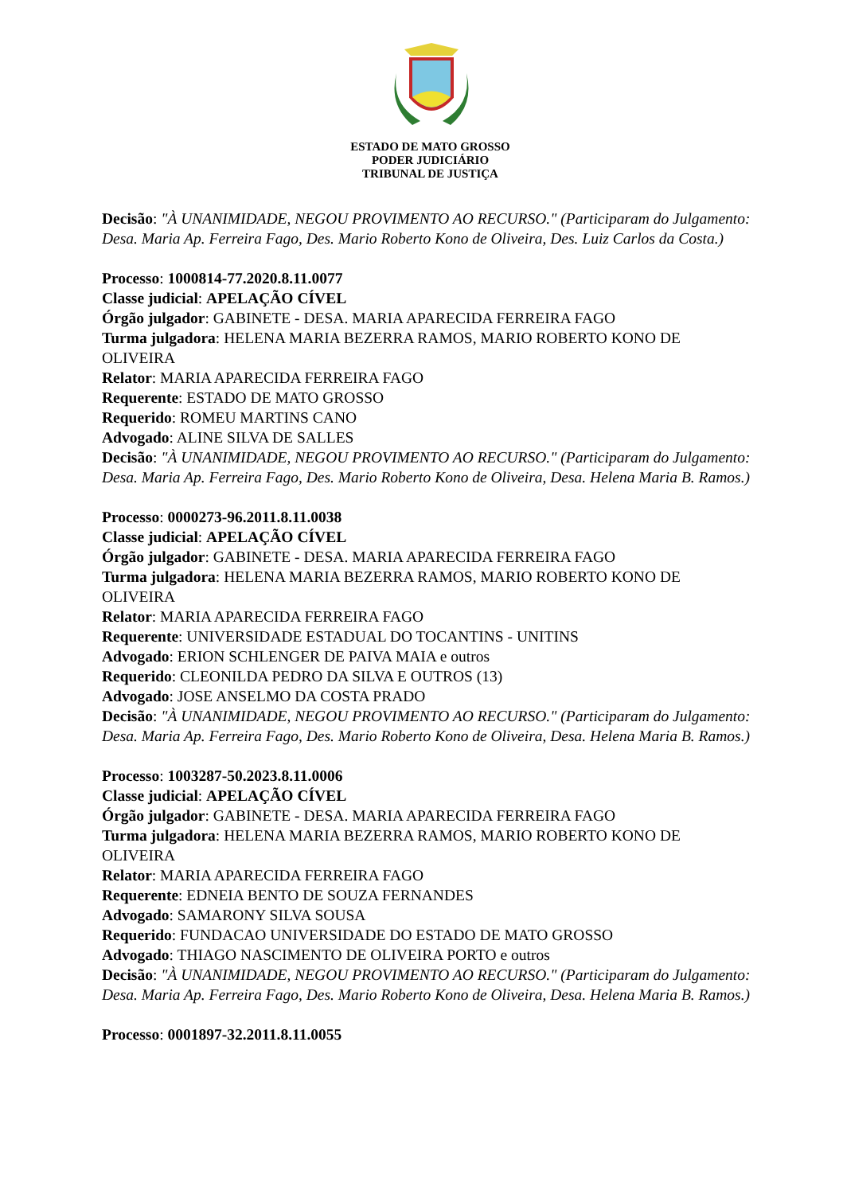ESTADO DE MATO GROSSO
PODER JUDICIÁRIO
TRIBUNAL DE JUSTIÇA
Decisão: "À UNANIMIDADE, NEGOU PROVIMENTO AO RECURSO." (Participaram do Julgamento: Desa. Maria Ap. Ferreira Fago, Des. Mario Roberto Kono de Oliveira, Des. Luiz Carlos da Costa.)
Processo: 1000814-77.2020.8.11.0077
Classe judicial: APELAÇÃO CÍVEL
Órgão julgador: GABINETE - DESA. MARIA APARECIDA FERREIRA FAGO
Turma julgadora: HELENA MARIA BEZERRA RAMOS, MARIO ROBERTO KONO DE OLIVEIRA
Relator: MARIA APARECIDA FERREIRA FAGO
Requerente: ESTADO DE MATO GROSSO
Requerido: ROMEU MARTINS CANO
Advogado: ALINE SILVA DE SALLES
Decisão: "À UNANIMIDADE, NEGOU PROVIMENTO AO RECURSO." (Participaram do Julgamento: Desa. Maria Ap. Ferreira Fago, Des. Mario Roberto Kono de Oliveira, Desa. Helena Maria B. Ramos.)
Processo: 0000273-96.2011.8.11.0038
Classe judicial: APELAÇÃO CÍVEL
Órgão julgador: GABINETE - DESA. MARIA APARECIDA FERREIRA FAGO
Turma julgadora: HELENA MARIA BEZERRA RAMOS, MARIO ROBERTO KONO DE OLIVEIRA
Relator: MARIA APARECIDA FERREIRA FAGO
Requerente: UNIVERSIDADE ESTADUAL DO TOCANTINS - UNITINS
Advogado: ERION SCHLENGER DE PAIVA MAIA e outros
Requerido: CLEONILDA PEDRO DA SILVA E OUTROS (13)
Advogado: JOSE ANSELMO DA COSTA PRADO
Decisão: "À UNANIMIDADE, NEGOU PROVIMENTO AO RECURSO." (Participaram do Julgamento: Desa. Maria Ap. Ferreira Fago, Des. Mario Roberto Kono de Oliveira, Desa. Helena Maria B. Ramos.)
Processo: 1003287-50.2023.8.11.0006
Classe judicial: APELAÇÃO CÍVEL
Órgão julgador: GABINETE - DESA. MARIA APARECIDA FERREIRA FAGO
Turma julgadora: HELENA MARIA BEZERRA RAMOS, MARIO ROBERTO KONO DE OLIVEIRA
Relator: MARIA APARECIDA FERREIRA FAGO
Requerente: EDNEIA BENTO DE SOUZA FERNANDES
Advogado: SAMARONY SILVA SOUSA
Requerido: FUNDACAO UNIVERSIDADE DO ESTADO DE MATO GROSSO
Advogado: THIAGO NASCIMENTO DE OLIVEIRA PORTO e outros
Decisão: "À UNANIMIDADE, NEGOU PROVIMENTO AO RECURSO." (Participaram do Julgamento: Desa. Maria Ap. Ferreira Fago, Des. Mario Roberto Kono de Oliveira, Desa. Helena Maria B. Ramos.)
Processo: 0001897-32.2011.8.11.0055